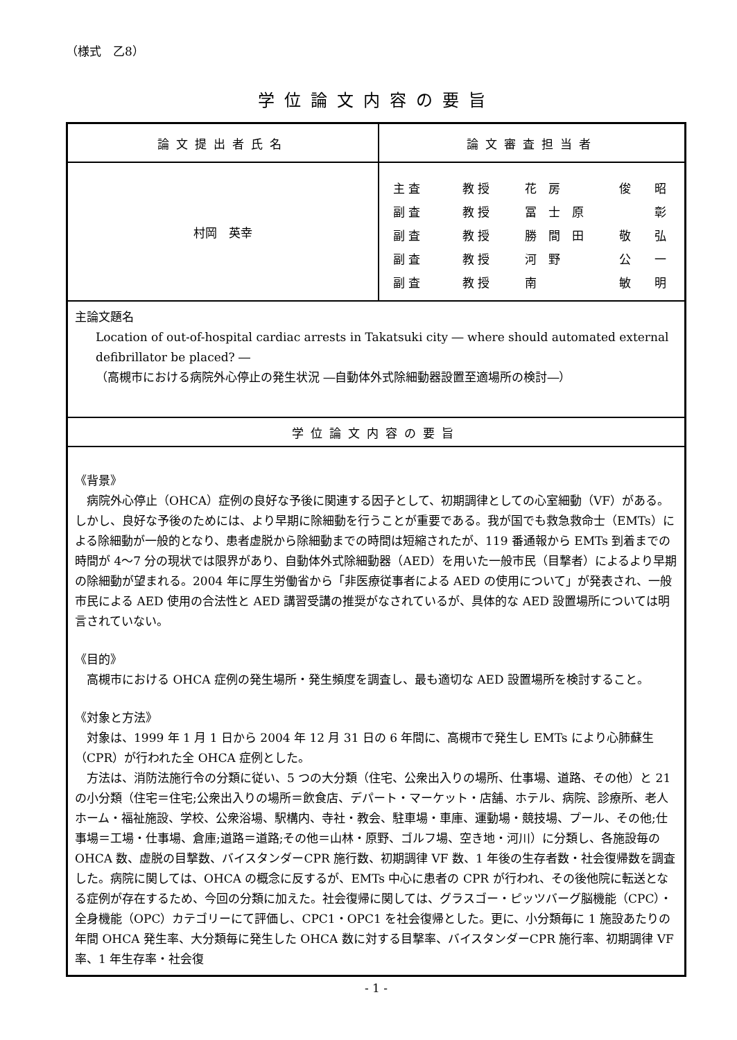（様式　乙8）
学位論文内容の要旨
| 論文提出者氏名 | 論文審査担当者 |
| 村岡 英幸 | 主 査 教 授 花 房 俊 昭 副 査 教 授 冨 士 原 彰 副 査 教 授 勝 間 田 敬 弘 副 査 教 授 河 野 公 一 副 査 教 授 南 敏 明 |
| 主論文題名 Location of out-of-hospital cardiac arrests in Takatsuki city ― where should automated external defibrillator be placed? ― （高槻市における病院外心停止の発生状況 ―自動体外式除細動器設置至適場所の検討―） | |
| 学位論文内容の要旨 | |
| 《背景》 病院外心停止（OHCA）症例の良好な予後に関連する因子として、初期調律としての心室細動（VF）がある。しかし、良好な予後のためには、より早期に除細動を行うことが重要である。我が国でも救急救命士（EMTs）による除細動が一般的となり、患者虚脱から除細動までの時間は短縮されたが、119 番通報から EMTs 到着までの時間が 4～7 分の現状では限界があり、自動体外式除細動器（AED）を用いた一般市民（目撃者）によるより早期の除細動が望まれる。2004 年に厚生労働省から「非医療従事者による AED の使用について」が発表され、一般市民による AED 使用の合法性と AED 講習受講の推奨がなされているが、具体的な AED 設置場所については明言されていない。 《目的》 高槻市における OHCA 症例の発生場所・発生頻度を調査し、最も適切な AED 設置場所を検討すること。 《対象と方法》 対象は、1999 年 1 月 1 日から 2004 年 12 月 31 日の 6 年間に、高槻市で発生し EMTs により心肺蘇生（CPR）が行われた全 OHCA 症例とした。 方法は、消防法施行令の分類に従い、5 つの大分類（住宅、公衆出入りの場所、仕事場、道路、その他）と 21 の小分類（住宅＝住宅;公衆出入りの場所＝飲食店、デパート・マーケット・店舗、ホテル、病院、診療所、老人ホーム・福祉施設、学校、公衆浴場、駅構内、寺社・教会、駐車場・車庫、運動場・競技場、プール、その他;仕事場＝工場・仕事場、倉庫;道路＝道路;その他＝山林・原野、ゴルフ場、空き地・河川）に分類し、各施設毎の OHCA 数、虚脱の目撃数、バイスタンダーCPR 施行数、初期調律 VF 数、1 年後の生存者数・社会復帰数を調査した。病院に関しては、OHCA の概念に反するが、EMTs 中心に患者の CPR が行われ、その後他院に転送となる症例が存在するため、今回の分類に加えた。社会復帰に関しては、グラスゴー・ピッツバーグ脳機能（CPC）・全身機能（OPC）カテゴリーにて評価し、CPC1・OPC1 を社会復帰とした。更に、小分類毎に 1 施設あたりの年間 OHCA 発生率、大分類毎に発生した OHCA 数に対する目撃率、バイスタンダーCPR 施行率、初期調律 VF 率、1 年生存率・社会復 | |
- 1 -